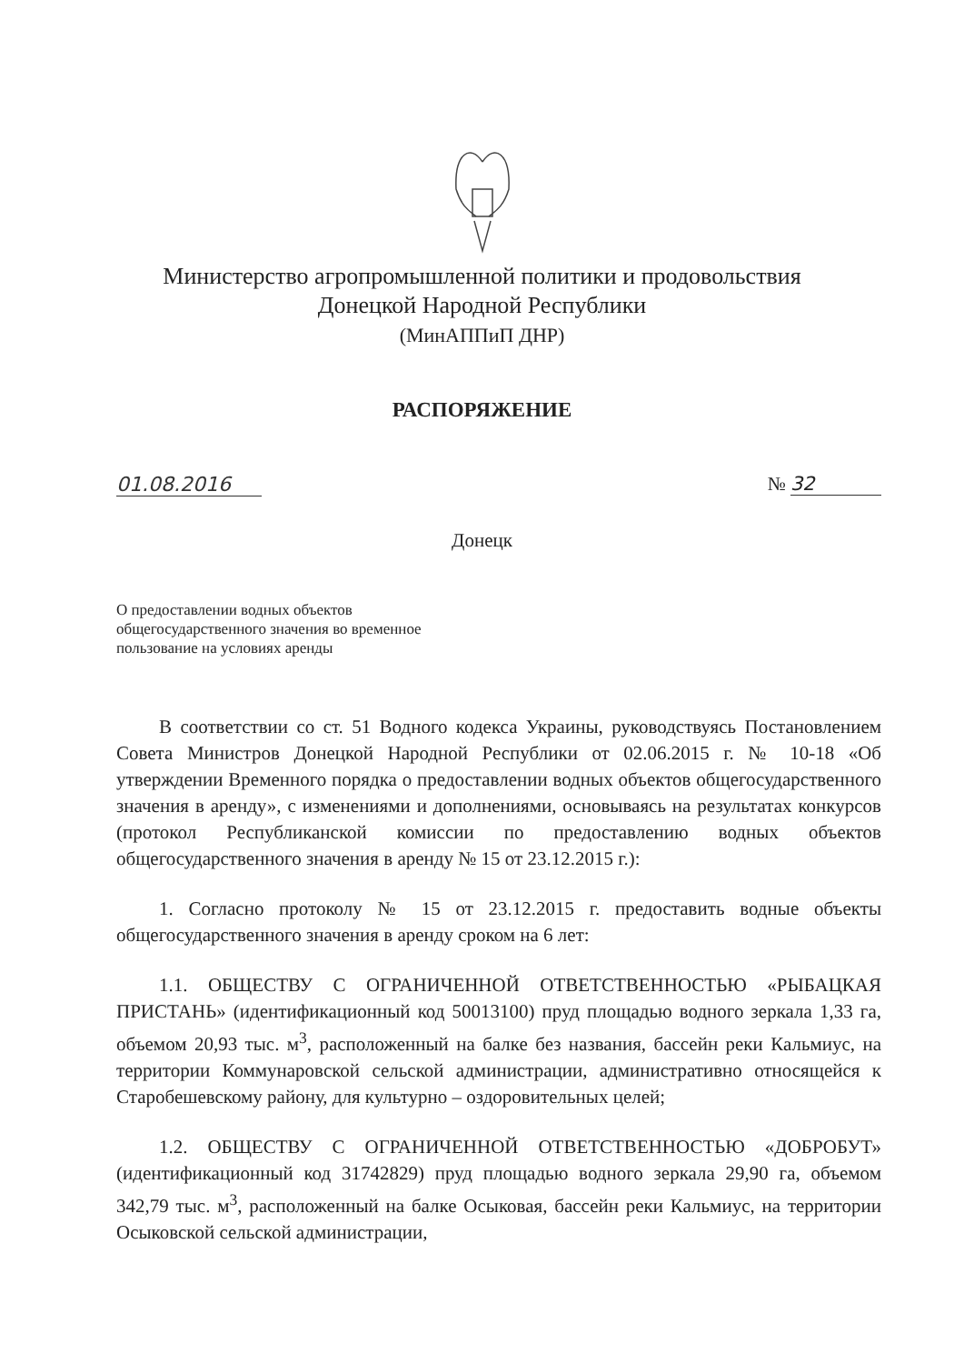Министерство агропромышленной политики и продовольствия
Донецкой Народной Республики
(МинАППиП ДНР)
РАСПОРЯЖЕНИЕ
01.08.2016 № 32
Донецк
О предоставлении водных объектов общегосударственного значения во временное пользование на условиях аренды
В соответствии со ст. 51 Водного кодекса Украины, руководствуясь Постановлением Совета Министров Донецкой Народной Республики от 02.06.2015 г. № 10-18 «Об утверждении Временного порядка о предоставлении водных объектов общегосударственного значения в аренду», с изменениями и дополнениями, основываясь на результатах конкурсов (протокол Республиканской комиссии по предоставлению водных объектов общегосударственного значения в аренду № 15 от 23.12.2015 г.):
1. Согласно протоколу № 15 от 23.12.2015 г. предоставить водные объекты общегосударственного значения в аренду сроком на 6 лет:
1.1. ОБЩЕСТВУ С ОГРАНИЧЕННОЙ ОТВЕТСТВЕННОСТЬЮ «РЫБАЦКАЯ ПРИСТАНЬ» (идентификационный код 50013100) пруд площадью водного зеркала 1,33 га, объемом 20,93 тыс. м<sup>3</sup>, расположенный на балке без названия, бассейн реки Кальмиус, на территории Коммунаровской сельской администрации, административно относящейся к Старобешевскому району, для культурно – оздоровительных целей;
1.2. ОБЩЕСТВУ С ОГРАНИЧЕННОЙ ОТВЕТСТВЕННОСТЬЮ «ДОБРОБУТ» (идентификационный код 31742829) пруд площадью водного зеркала 29,90 га, объемом 342,79 тыс. м<sup>3</sup>, расположенный на балке Осыковая, бассейн реки Кальмиус, на территории Осыковской сельской администрации,